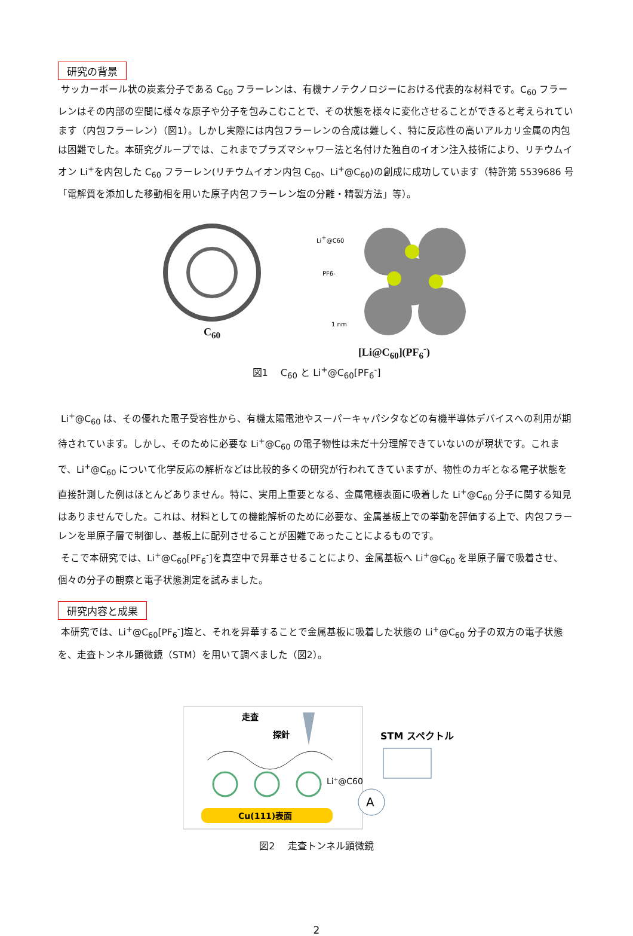研究の背景
サッカーボール状の炭素分子である C<sub>60</sub> フラーレンは、有機ナノテクノロジーにおける代表的な材料です。C<sub>60</sub> フラーレンはその内部の空間に様々な原子や分子を包みこむことで、その状態を様々に変化させることができると考えられています（内包フラーレン）（図1）。しかし実際には内包フラーレンの合成は難しく、特に反応性の高いアルカリ金属の内包は困難でした。本研究グループでは、これまでプラズマシャワー法と名付けた独自のイオン注入技術により、リチウムイオン Li<sup>+</sup>を内包した C<sub>60</sub> フラーレン(リチウムイオン内包 C<sub>60</sub>、Li<sup>+</sup>@C<sub>60</sub>)の創成に成功しています（特許第 5539686 号「電解質を添加した移動相を用いた原子内包フラーレン塩の分離・精製方法」等）。
C<sub>60</sub>
Li+@C60
PF6-
1 nm
[Li@C<sub>60</sub>](PF<sub>6</sub><sup>-</sup>)
図1　 C<sub>60</sub> と Li<sup>+</sup>@C<sub>60</sub>[PF<sub>6</sub><sup>-</sup>]
Li<sup>+</sup>@C<sub>60</sub> は、その優れた電子受容性から、有機太陽電池やスーパーキャパシタなどの有機半導体デバイスへの利用が期待されています。しかし、そのために必要な Li<sup>+</sup>@C<sub>60</sub> の電子物性は未だ十分理解できていないのが現状です。これまで、Li<sup>+</sup>@C<sub>60</sub> について化学反応の解析などは比較的多くの研究が行われてきていますが、物性のカギとなる電子状態を直接計測した例はほとんどありません。特に、実用上重要となる、金属電極表面に吸着した Li<sup>+</sup>@C<sub>60</sub> 分子に関する知見はありませんでした。これは、材料としての機能解析のために必要な、金属基板上での挙動を評価する上で、内包フラーレンを単原子層で制御し、基板上に配列させることが困難であったことによるものです。
そこで本研究では、Li<sup>+</sup>@C<sub>60</sub>[PF<sub>6</sub><sup>-</sup>]を真空中で昇華させることにより、金属基板へ Li<sup>+</sup>@C<sub>60</sub> を単原子層で吸着させ、個々の分子の観察と電子状態測定を試みました。
研究内容と成果
本研究では、Li<sup>+</sup>@C<sub>60</sub>[PF<sub>6</sub><sup>-</sup>]塩と、それを昇華することで金属基板に吸着した状態の Li<sup>+</sup>@C<sub>60</sub> 分子の双方の電子状態を、走査トンネル顕微鏡（STM）を用いて調べました（図2）。
走査
探針
Li+@C60
Cu(111)表面
A
STM スペクトル
図2　 走査トンネル顕微鏡
2